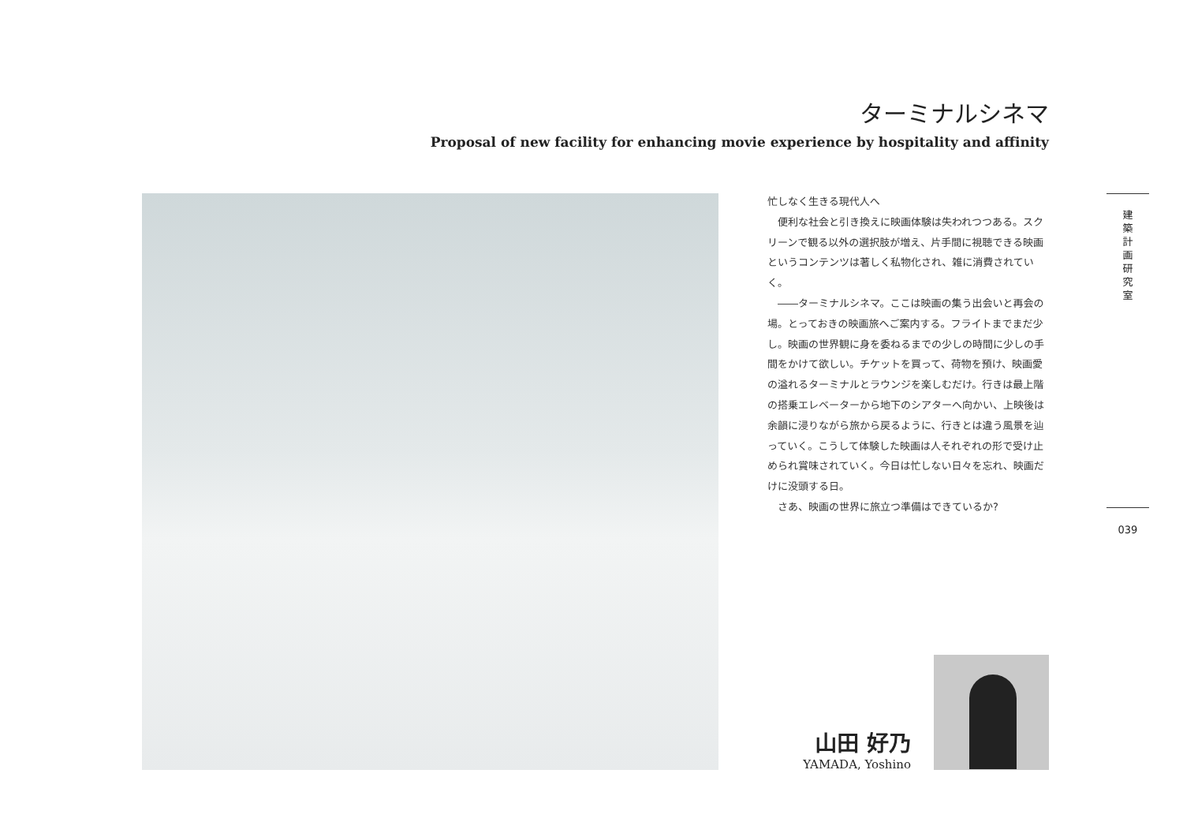ターミナルシネマ
Proposal of new facility for enhancing movie experience by hospitality and affinity
忙しなく生きる現代人へ
　便利な社会と引き換えに映画体験は失われつつある。スクリーンで観る以外の選択肢が増え、片手間に視聴できる映画というコンテンツは著しく私物化され、雑に消費されていく。
　――ターミナルシネマ。ここは映画の集う出会いと再会の場。とっておきの映画旅へご案内する。フライトまでまだ少し。映画の世界観に身を委ねるまでの少しの時間に少しの手間をかけて欲しい。チケットを買って、荷物を預け、映画愛の溢れるターミナルとラウンジを楽しむだけ。行きは最上階の搭乗エレベーターから地下のシアターへ向かい、上映後は余韻に浸りながら旅から戻るように、行きとは違う風景を辿っていく。こうして体験した映画は人それぞれの形で受け止められ賞味されていく。今日は忙しない日々を忘れ、映画だけに没頭する日。
　さあ、映画の世界に旅立つ準備はできているか?
建
築
計
画
研
究
室
039
山田 好乃
YAMADA, Yoshino